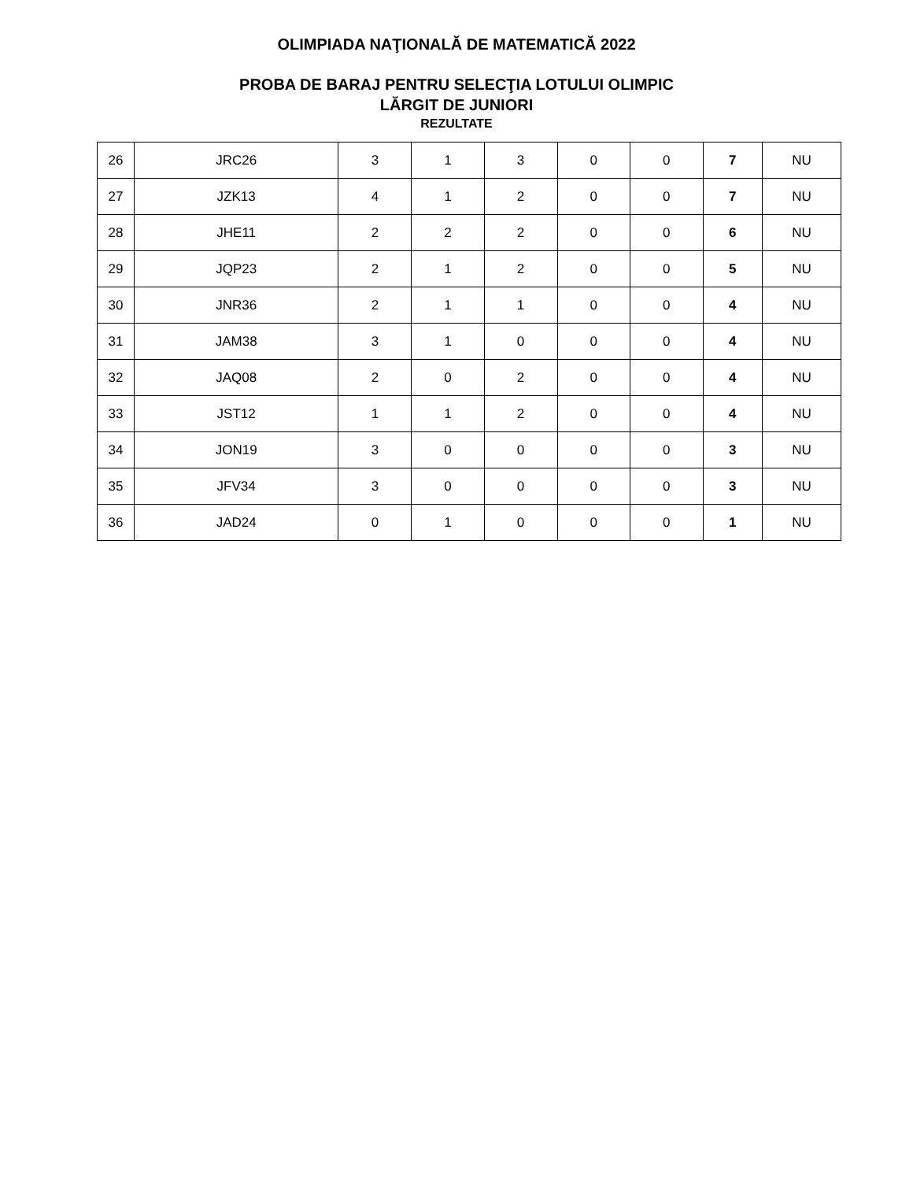OLIMPIADA NAŢIONALĂ DE MATEMATICĂ 2022
PROBA DE BARAJ PENTRU SELECŢIA LOTULUI OLIMPIC
LĂRGIT DE JUNIORI
REZULTATE
| 26 | JRC26 | 3 | 1 | 3 | 0 | 0 | 7 | NU |
| 27 | JZK13 | 4 | 1 | 2 | 0 | 0 | 7 | NU |
| 28 | JHE11 | 2 | 2 | 2 | 0 | 0 | 6 | NU |
| 29 | JQP23 | 2 | 1 | 2 | 0 | 0 | 5 | NU |
| 30 | JNR36 | 2 | 1 | 1 | 0 | 0 | 4 | NU |
| 31 | JAM38 | 3 | 1 | 0 | 0 | 0 | 4 | NU |
| 32 | JAQ08 | 2 | 0 | 2 | 0 | 0 | 4 | NU |
| 33 | JST12 | 1 | 1 | 2 | 0 | 0 | 4 | NU |
| 34 | JON19 | 3 | 0 | 0 | 0 | 0 | 3 | NU |
| 35 | JFV34 | 3 | 0 | 0 | 0 | 0 | 3 | NU |
| 36 | JAD24 | 0 | 1 | 0 | 0 | 0 | 1 | NU |